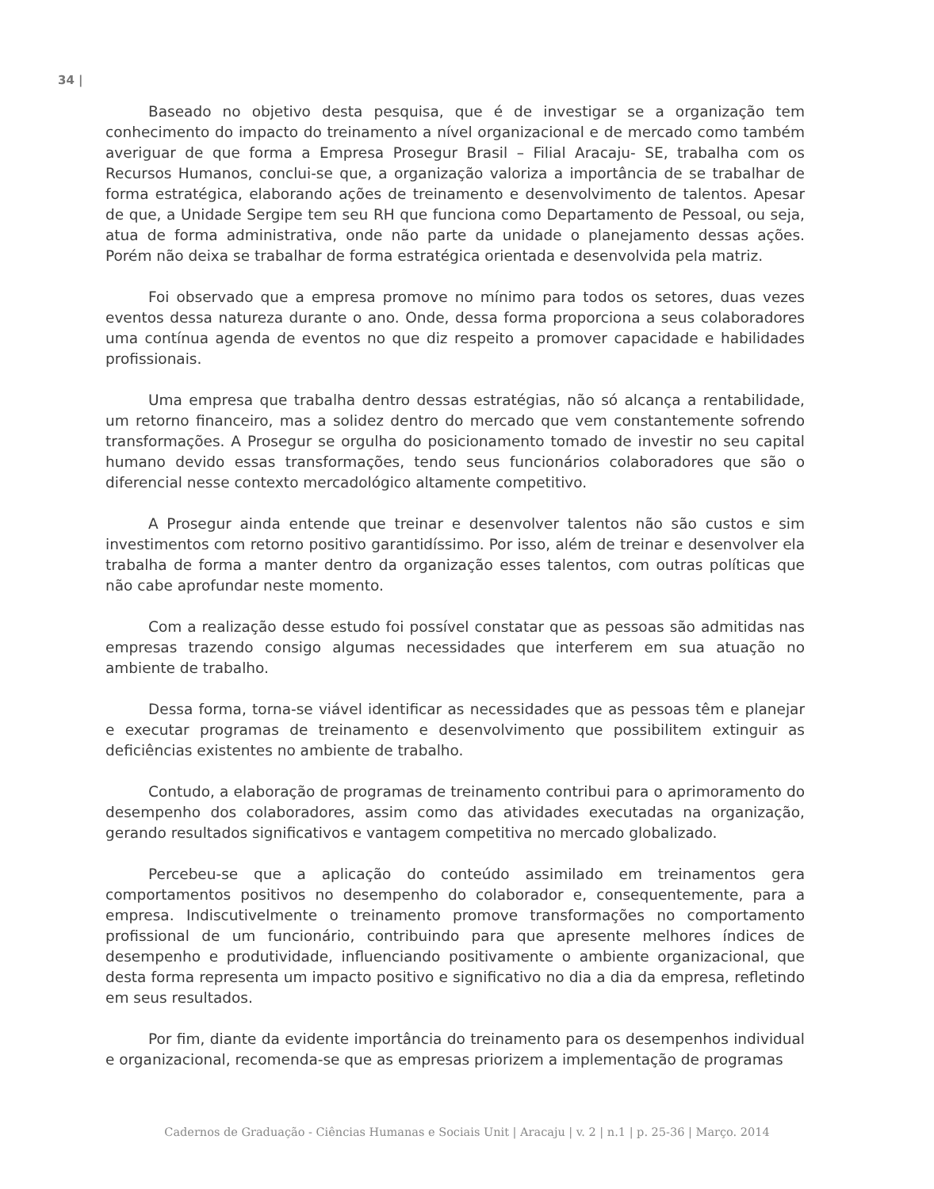34 |
Baseado no objetivo desta pesquisa, que é de investigar se a organização tem conhecimento do impacto do treinamento a nível organizacional e de mercado como também averiguar de que forma a Empresa Prosegur Brasil – Filial Aracaju- SE, trabalha com os Recursos Humanos, conclui-se que, a organização valoriza a importância de se trabalhar de forma estratégica, elaborando ações de treinamento e desenvolvimento de talentos. Apesar de que, a Unidade Sergipe tem seu RH que funciona como Departamento de Pessoal, ou seja, atua de forma administrativa, onde não parte da unidade o planejamento dessas ações. Porém não deixa se trabalhar de forma estratégica orientada e desenvolvida pela matriz.
Foi observado que a empresa promove no mínimo para todos os setores, duas vezes eventos dessa natureza durante o ano. Onde, dessa forma proporciona a seus colaboradores uma contínua agenda de eventos no que diz respeito a promover capacidade e habilidades profissionais.
Uma empresa que trabalha dentro dessas estratégias, não só alcança a rentabilidade, um retorno financeiro, mas a solidez dentro do mercado que vem constantemente sofrendo transformações. A Prosegur se orgulha do posicionamento tomado de investir no seu capital humano devido essas transformações, tendo seus funcionários colaboradores que são o diferencial nesse contexto mercadológico altamente competitivo.
A Prosegur ainda entende que treinar e desenvolver talentos não são custos e sim investimentos com retorno positivo garantidíssimo. Por isso, além de treinar e desenvolver ela trabalha de forma a manter dentro da organização esses talentos, com outras políticas que não cabe aprofundar neste momento.
Com a realização desse estudo foi possível constatar que as pessoas são admitidas nas empresas trazendo consigo algumas necessidades que interferem em sua atuação no ambiente de trabalho.
Dessa forma, torna-se viável identificar as necessidades que as pessoas têm e planejar e executar programas de treinamento e desenvolvimento que possibilitem extinguir as deficiências existentes no ambiente de trabalho.
Contudo, a elaboração de programas de treinamento contribui para o aprimoramento do desempenho dos colaboradores, assim como das atividades executadas na organização, gerando resultados significativos e vantagem competitiva no mercado globalizado.
Percebeu-se que a aplicação do conteúdo assimilado em treinamentos gera comportamentos positivos no desempenho do colaborador e, consequentemente, para a empresa. Indiscutivelmente o treinamento promove transformações no comportamento profissional de um funcionário, contribuindo para que apresente melhores índices de desempenho e produtividade, influenciando positivamente o ambiente organizacional, que desta forma representa um impacto positivo e significativo no dia a dia da empresa, refletindo em seus resultados.
Por fim, diante da evidente importância do treinamento para os desempenhos individual e organizacional, recomenda-se que as empresas priorizem a implementação de programas
Cadernos de Graduação - Ciências Humanas e Sociais Unit | Aracaju | v. 2 | n.1 | p. 25-36 | Março. 2014